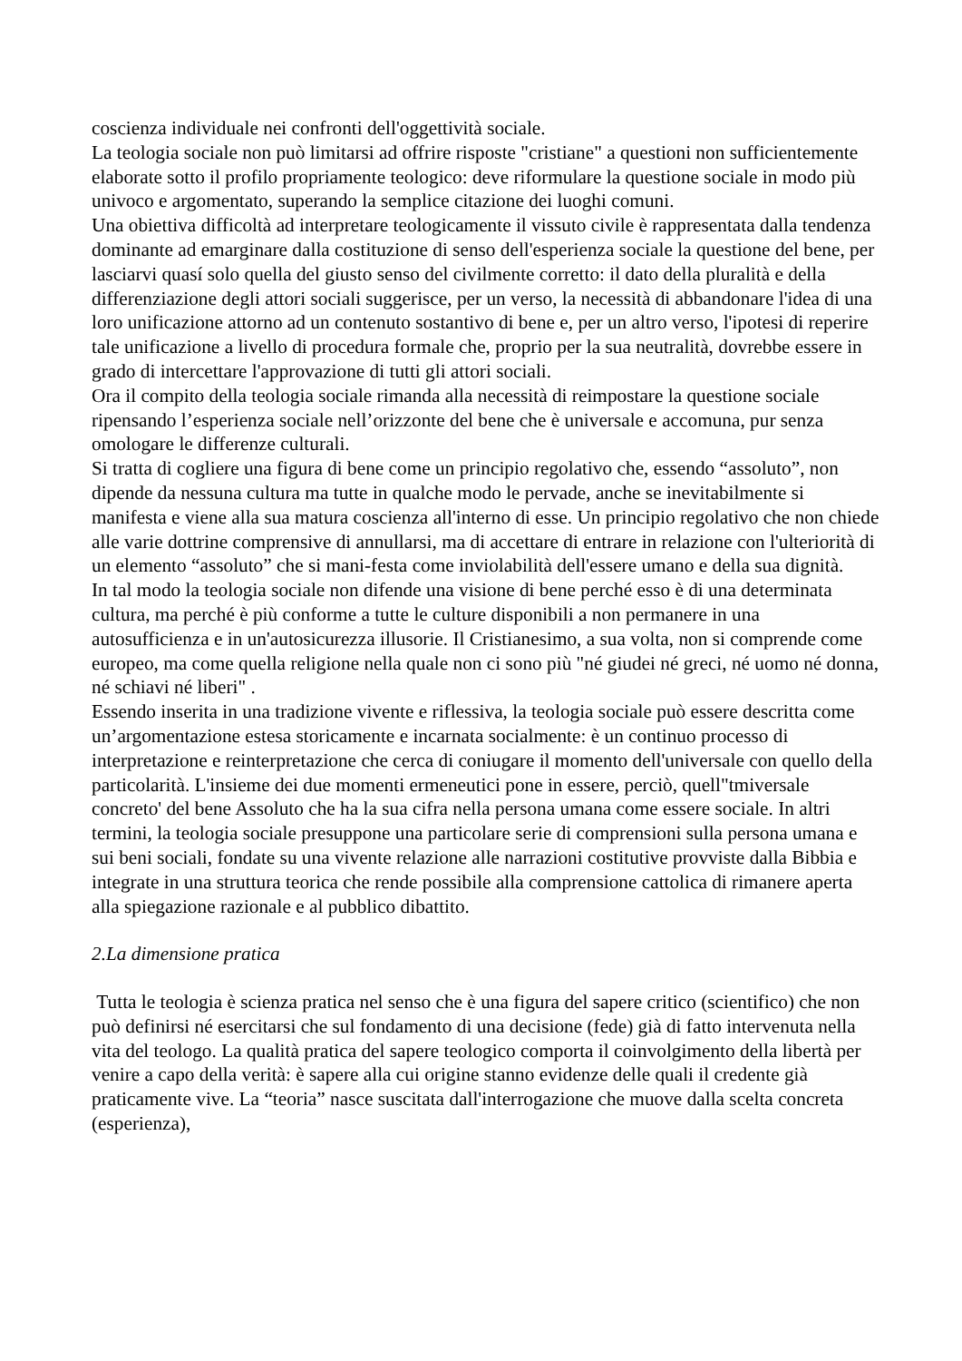coscienza individuale nei confronti dell'oggettività sociale.
La teologia sociale non può limitarsi ad offrire risposte "cristiane" a questioni non sufficientemente elaborate sotto il profilo propriamente teologico: deve riformulare la questione sociale in modo più univoco e argomentato, superando la semplice citazione dei luoghi comuni.
Una obiettiva difficoltà ad interpretare teologicamente il vissuto civile è rappresentata dalla tendenza dominante ad emarginare dalla costituzione di senso dell'esperienza sociale la questione del bene, per lasciarvi quasí solo quella del giusto senso del civilmente corretto: il dato della pluralità e della differenziazione degli attori sociali suggerisce, per un verso, la necessità di abbandonare l'idea di una loro unificazione attorno ad un contenuto sostantivo di bene e, per un altro verso, l'ipotesi di reperire tale unificazione a livello di procedura formale che, proprio per la sua neutralità, dovrebbe essere in grado di intercettare l'approvazione di tutti gli attori sociali.
Ora il compito della teologia sociale rimanda alla necessità di reimpostare la questione sociale ripensando l’esperienza sociale nell’orizzonte del bene che è universale e accomuna, pur senza omologare le differenze culturali.
Si tratta di cogliere una figura di bene come un principio regolativo che, essendo “assoluto”, non dipende da nessuna cultura ma tutte in qualche modo le pervade, anche se inevitabilmente si manifesta e viene alla sua matura coscienza all'interno di esse. Un principio regolativo che non chiede alle varie dottrine comprensive di annullarsi, ma di accettare di entrare in relazione con l'ulteriorità di un elemento “assoluto” che si mani-festa come inviolabilità dell'essere umano e della sua dignità.
In tal modo la teologia sociale non difende una visione di bene perché esso è di una determinata cultura, ma perché è più conforme a tutte le culture disponibili a non permanere in una autosufficienza e in un'autosicurezza illusorie. Il Cristianesimo, a sua volta, non si comprende come europeo, ma come quella religione nella quale non ci sono più "né giudei né greci, né uomo né donna, né schiavi né liberi" .
Essendo inserita in una tradizione vivente e riflessiva, la teologia sociale può essere descritta come un’argomentazione estesa storicamente e incarnata socialmente: è un continuo processo di interpretazione e reinterpretazione che cerca di coniugare il momento dell'universale con quello della particolarità. L'insieme dei due momenti ermeneutici pone in essere, perciò, quell"tmiversale concreto' del bene Assoluto che ha la sua cifra nella persona umana come essere sociale. In altri termini, la teologia sociale presuppone una particolare serie di comprensioni sulla persona umana e sui beni sociali, fondate su una vivente relazione alle narrazioni costitutive provviste dalla Bibbia e integrate in una struttura teorica che rende possibile alla comprensione cattolica di rimanere aperta alla spiegazione razionale e al pubblico dibattito.
2.La dimensione pratica
Tutta le teologia è scienza pratica nel senso che è una figura del sapere critico (scientifico) che non può definirsi né esercitarsi che sul fondamento di una decisione (fede) già di fatto intervenuta nella vita del teologo. La qualità pratica del sapere teologico comporta il coinvolgimento della libertà per venire a capo della verità: è sapere alla cui origine stanno evidenze delle quali il credente già praticamente vive. La “teoria” nasce suscitata dall'interrogazione che muove dalla scelta concreta (esperienza),